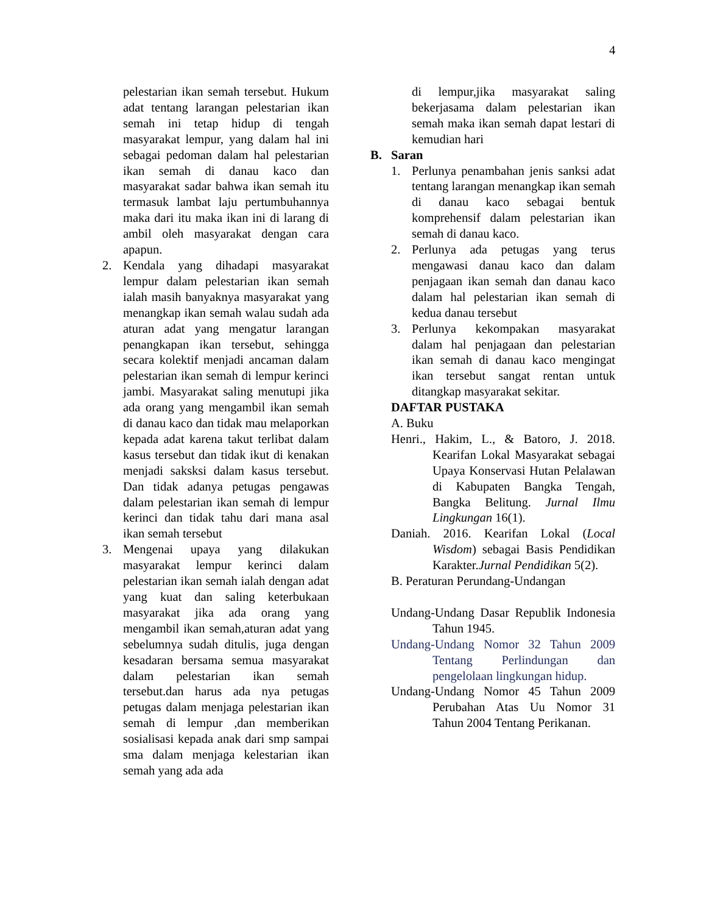4
pelestarian ikan semah tersebut. Hukum adat tentang larangan pelestarian ikan semah ini tetap hidup di tengah masyarakat lempur, yang dalam hal ini sebagai pedoman dalam hal pelestarian ikan semah di danau kaco dan masyarakat sadar bahwa ikan semah itu termasuk lambat laju pertumbuhannya maka dari itu maka ikan ini di larang di ambil oleh masyarakat dengan cara apapun.
2. Kendala yang dihadapi masyarakat lempur dalam pelestarian ikan semah ialah masih banyaknya masyarakat yang menangkap ikan semah walau sudah ada aturan adat yang mengatur larangan penangkapan ikan tersebut, sehingga secara kolektif menjadi ancaman dalam pelestarian ikan semah di lempur kerinci jambi. Masyarakat saling menutupi jika ada orang yang mengambil ikan semah di danau kaco dan tidak mau melaporkan kepada adat karena takut terlibat dalam kasus tersebut dan tidak ikut di kenakan menjadi saksksi dalam kasus tersebut. Dan tidak adanya petugas pengawas dalam pelestarian ikan semah di lempur kerinci dan tidak tahu dari mana asal ikan semah tersebut
3. Mengenai upaya yang dilakukan masyarakat lempur kerinci dalam pelestarian ikan semah ialah dengan adat yang kuat dan saling keterbukaan masyarakat jika ada orang yang mengambil ikan semah,aturan adat yang sebelumnya sudah ditulis, juga dengan kesadaran bersama semua masyarakat dalam pelestarian ikan semah tersebut.dan harus ada nya petugas petugas dalam menjaga pelestarian ikan semah di lempur ,dan memberikan sosialisasi kepada anak dari smp sampai sma dalam menjaga kelestarian ikan semah yang ada ada
di lempur,jika masyarakat saling bekerjasama dalam pelestarian ikan semah maka ikan semah dapat lestari di kemudian hari
B. Saran
1. Perlunya penambahan jenis sanksi adat tentang larangan menangkap ikan semah di danau kaco sebagai bentuk komprehensif dalam pelestarian ikan semah di danau kaco.
2. Perlunya ada petugas yang terus mengawasi danau kaco dan dalam penjagaan ikan semah dan danau kaco dalam hal pelestarian ikan semah di kedua danau tersebut
3. Perlunya kekompakan masyarakat dalam hal penjagaan dan pelestarian ikan semah di danau kaco mengingat ikan tersebut sangat rentan untuk ditangkap masyarakat sekitar.
DAFTAR PUSTAKA
A. Buku
Henri., Hakim, L., & Batoro, J. 2018. Kearifan Lokal Masyarakat sebagai Upaya Konservasi Hutan Pelalawan di Kabupaten Bangka Tengah, Bangka Belitung. Jurnal Ilmu Lingkungan 16(1).
Daniah. 2016. Kearifan Lokal (Local Wisdom) sebagai Basis Pendidikan Karakter.Jurnal Pendidikan 5(2).
B. Peraturan Perundang-Undangan
Undang-Undang Dasar Republik Indonesia Tahun 1945.
Undang-Undang Nomor 32 Tahun 2009 Tentang Perlindungan dan pengelolaan lingkungan hidup.
Undang-Undang Nomor 45 Tahun 2009 Perubahan Atas Uu Nomor 31 Tahun 2004 Tentang Perikanan.